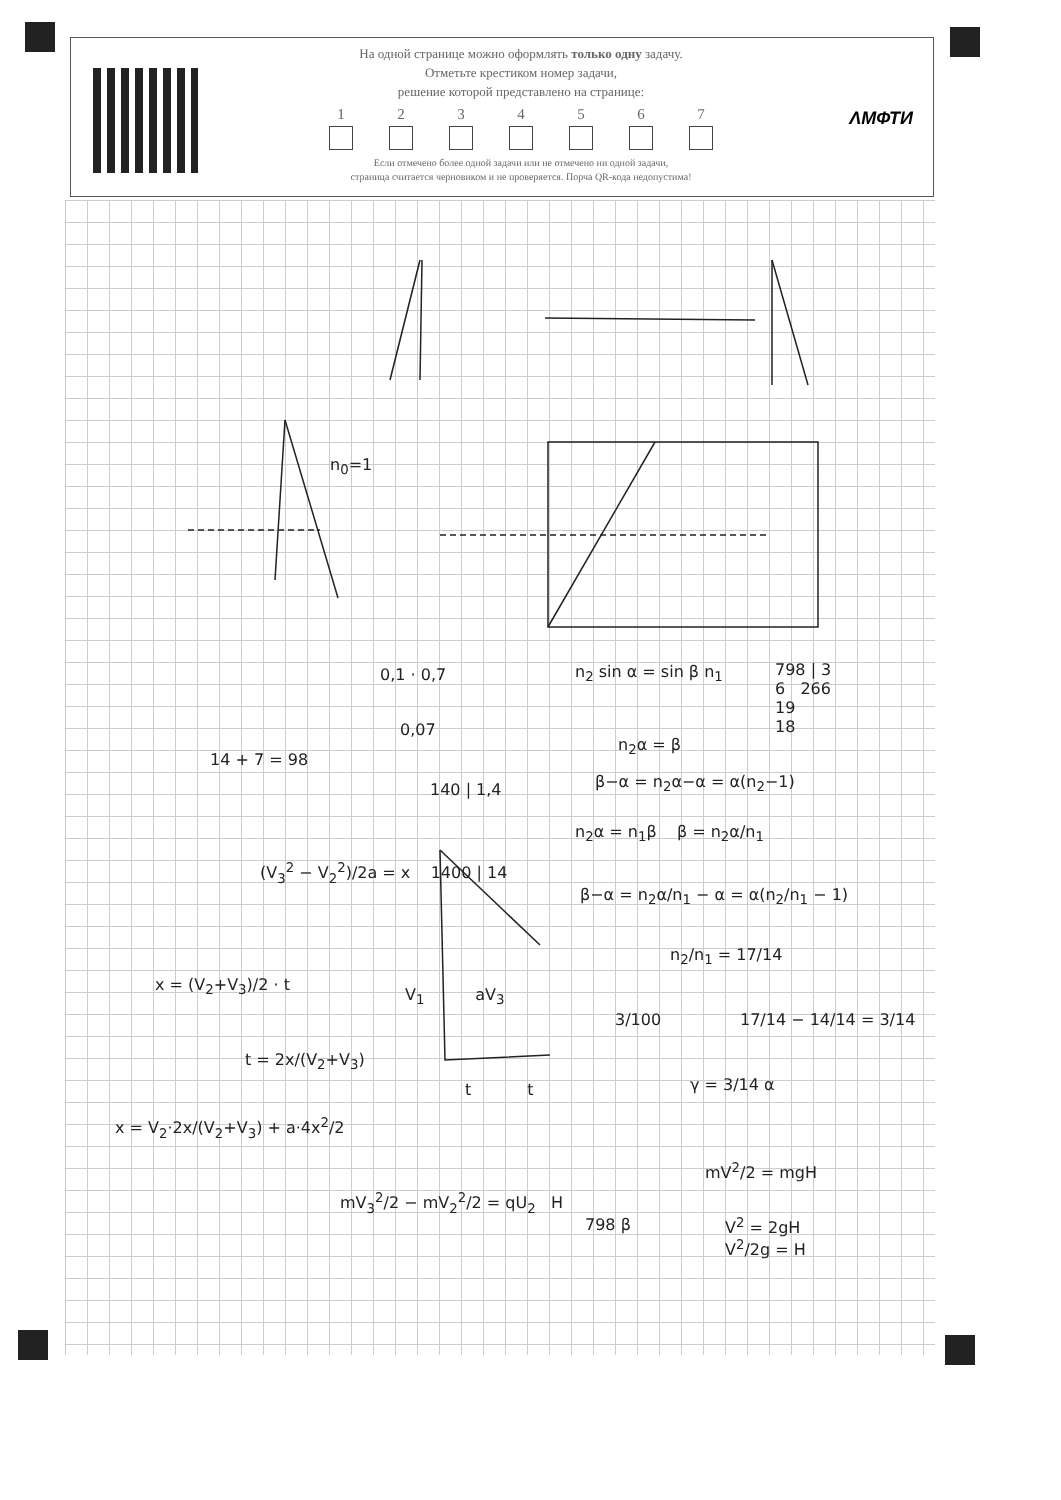На одной странице можно оформлять только одну задачу.
Отметьте крестиком номер задачи,
решение которой представлено на странице:
1 2 3 4 5 6 7
Если отмечено более одной задачи или не отмечено ни одной задачи,
страница считается черновиком и не проверяется. Порча QR-кода недопустима!
ΛМФТИ
n<sub>0</sub>=1
0,1 · 0,7
0,07
n<sub>2</sub> sin α = sin β n<sub>1</sub>
798 | 3
6 266
19
18
n<sub>2</sub>α = β
β−α = n<sub>2</sub>α−α = α(n<sub>2</sub>−1)
n<sub>2</sub>α = n<sub>1</sub>β β = n<sub>2</sub>α/n<sub>1</sub>
β−α = n<sub>2</sub>α/n<sub>1</sub> − α = α(n<sub>2</sub>/n<sub>1</sub> − 1)
n<sub>2</sub>/n<sub>1</sub> = 17/14
17/14 − 14/14 = 3/14
γ = 3/14 α
3/100
14 + 7 = 98
140 | 1,4
(V<sub>3</sub><sup>2</sup> − V<sub>2</sub><sup>2</sup>)/2a = x 1400 | 14
x = (V<sub>2</sub>+V<sub>3</sub>)/2 · t
t = 2x/(V<sub>2</sub>+V<sub>3</sub>)
x = V<sub>2</sub>·2x/(V<sub>2</sub>+V<sub>3</sub>) + a·4x<sup>2</sup>/2
mV<sub>3</sub><sup>2</sup>/2 − mV<sub>2</sub><sup>2</sup>/2 = qU<sub>2</sub> H
798 β
mV<sup>2</sup>/2 = mgH
V<sup>2</sup> = 2gH
V<sup>2</sup>/2g = H
V<sub>1</sub> aV<sub>3</sub>
t t